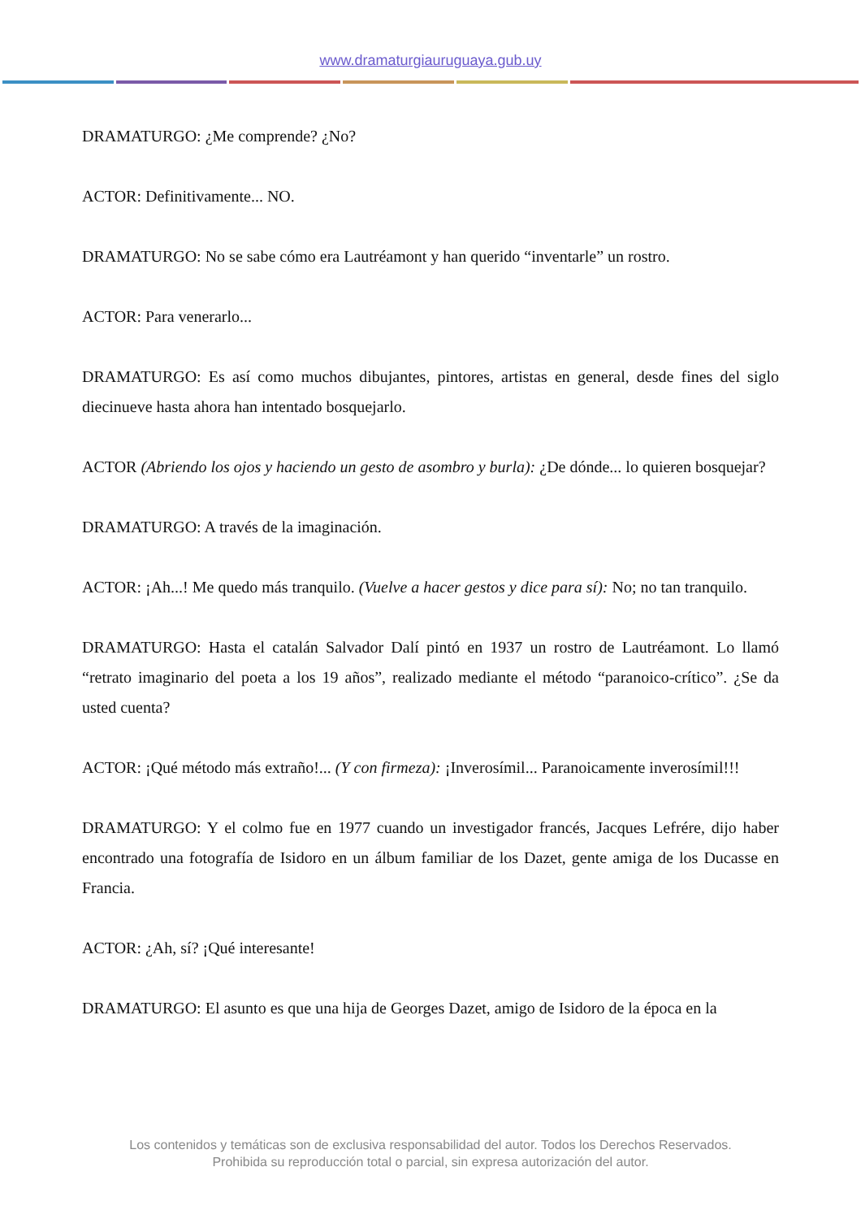www.dramaturgiauruguaya.gub.uy
DRAMATURGO: ¿Me comprende? ¿No?
ACTOR: Definitivamente... NO.
DRAMATURGO: No se sabe cómo era Lautréamont y han querido “inventarle” un rostro.
ACTOR: Para venerarlo...
DRAMATURGO: Es así como muchos dibujantes, pintores, artistas en general, desde fines del siglo diecinueve hasta ahora han intentado bosquejarlo.
ACTOR (Abriendo los ojos y haciendo un gesto de asombro y burla): ¿De dónde... lo quieren bosquejar?
DRAMATURGO: A través de la imaginación.
ACTOR: ¡Ah...! Me quedo más tranquilo. (Vuelve a hacer gestos y dice para sí): No; no tan tranquilo.
DRAMATURGO: Hasta el catalán Salvador Dalí pintó en 1937 un rostro de Lautréamont. Lo llamó “retrato imaginario del poeta a los 19 años”, realizado mediante el método “paranoico-crítico”. ¿Se da usted cuenta?
ACTOR: ¡Qué método más extraño!... (Y con firmeza): ¡Inverosímil... Paranoicamente inverosímil!!!
DRAMATURGO: Y el colmo fue en 1977 cuando un investigador francés, Jacques Lefrére, dijo haber encontrado una fotografía de Isidoro en un álbum familiar de los Dazet, gente amiga de los Ducasse en Francia.
ACTOR: ¿Ah, sí? ¡Qué interesante!
DRAMATURGO: El asunto es que una hija de Georges Dazet, amigo de Isidoro de la época en la
Los contenidos y temáticas son de exclusiva responsabilidad del autor. Todos los Derechos Reservados.
Prohibida su reproducción total o parcial, sin expresa autorización del autor.